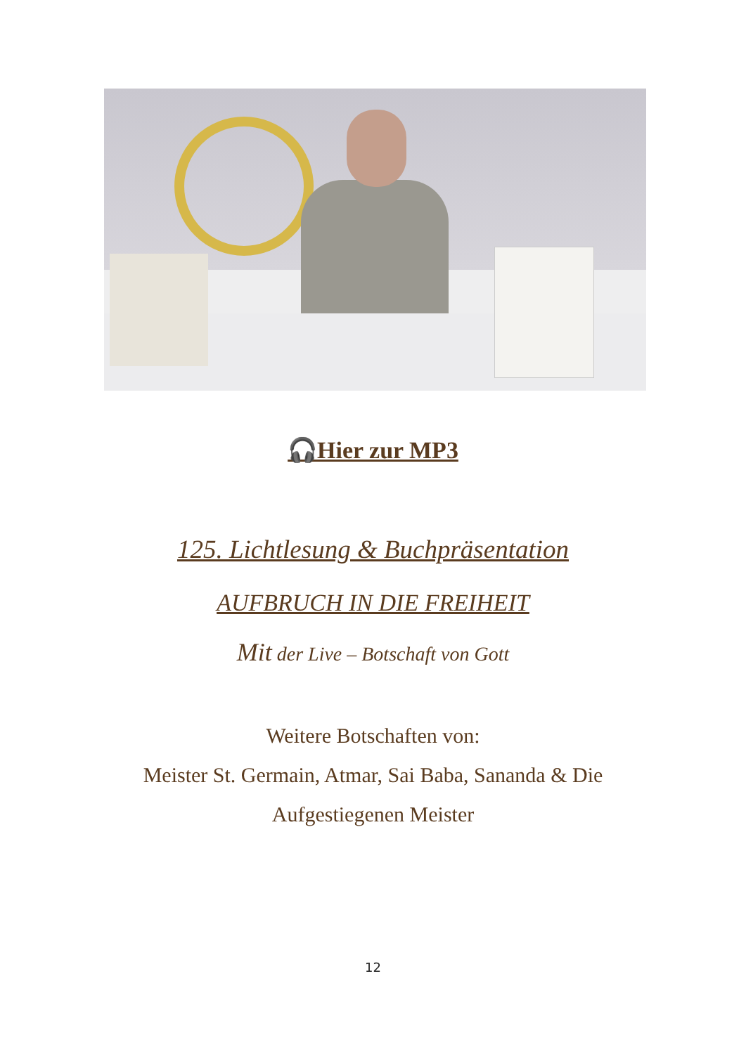🎧Hier zur MP3
125. Lichtlesung & Buchpräsentation
AUFBRUCH IN DIE FREIHEIT
Mit der Live – Botschaft von Gott
Weitere Botschaften von:
Meister St. Germain, Atmar, Sai Baba, Sananda & Die
Aufgestiegenen Meister
12